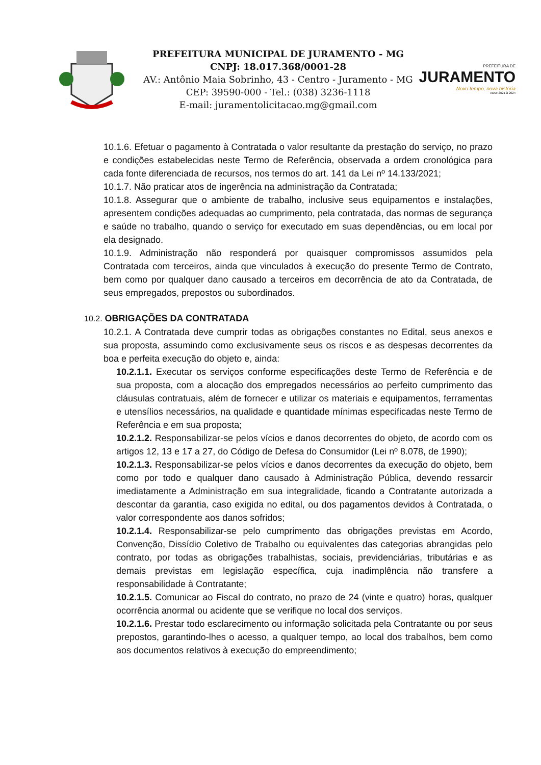PREFEITURA MUNICIPAL DE JURAMENTO - MG
CNPJ: 18.017.368/0001-28
AV.: Antônio Maia Sobrinho, 43 - Centro - Juramento - MG
CEP: 39590-000 - Tel.: (038) 3236-1118
E-mail: juramentolicitacao.mg@gmail.com
PREFEITURA DE
JURAMENTO
Novo tempo, nova história
ADM: 2021 à 2024
10.1.6. Efetuar o pagamento à Contratada o valor resultante da prestação do serviço, no prazo e condições estabelecidas neste Termo de Referência, observada a ordem cronológica para cada fonte diferenciada de recursos, nos termos do art. 141 da Lei nº 14.133/2021;
10.1.7. Não praticar atos de ingerência na administração da Contratada;
10.1.8. Assegurar que o ambiente de trabalho, inclusive seus equipamentos e instalações, apresentem condições adequadas ao cumprimento, pela contratada, das normas de segurança e saúde no trabalho, quando o serviço for executado em suas dependências, ou em local por ela designado.
10.1.9. Administração não responderá por quaisquer compromissos assumidos pela Contratada com terceiros, ainda que vinculados à execução do presente Termo de Contrato, bem como por qualquer dano causado a terceiros em decorrência de ato da Contratada, de seus empregados, prepostos ou subordinados.
10.2. OBRIGAÇÕES DA CONTRATADA
10.2.1. A Contratada deve cumprir todas as obrigações constantes no Edital, seus anexos e sua proposta, assumindo como exclusivamente seus os riscos e as despesas decorrentes da boa e perfeita execução do objeto e, ainda:
10.2.1.1. Executar os serviços conforme especificações deste Termo de Referência e de sua proposta, com a alocação dos empregados necessários ao perfeito cumprimento das cláusulas contratuais, além de fornecer e utilizar os materiais e equipamentos, ferramentas e utensílios necessários, na qualidade e quantidade mínimas especificadas neste Termo de Referência e em sua proposta;
10.2.1.2. Responsabilizar-se pelos vícios e danos decorrentes do objeto, de acordo com os artigos 12, 13 e 17 a 27, do Código de Defesa do Consumidor (Lei nº 8.078, de 1990);
10.2.1.3. Responsabilizar-se pelos vícios e danos decorrentes da execução do objeto, bem como por todo e qualquer dano causado à Administração Pública, devendo ressarcir imediatamente a Administração em sua integralidade, ficando a Contratante autorizada a descontar da garantia, caso exigida no edital, ou dos pagamentos devidos à Contratada, o valor correspondente aos danos sofridos;
10.2.1.4. Responsabilizar-se pelo cumprimento das obrigações previstas em Acordo, Convenção, Dissídio Coletivo de Trabalho ou equivalentes das categorias abrangidas pelo contrato, por todas as obrigações trabalhistas, sociais, previdenciárias, tributárias e as demais previstas em legislação específica, cuja inadimplência não transfere a responsabilidade à Contratante;
10.2.1.5. Comunicar ao Fiscal do contrato, no prazo de 24 (vinte e quatro) horas, qualquer ocorrência anormal ou acidente que se verifique no local dos serviços.
10.2.1.6. Prestar todo esclarecimento ou informação solicitada pela Contratante ou por seus prepostos, garantindo-lhes o acesso, a qualquer tempo, ao local dos trabalhos, bem como aos documentos relativos à execução do empreendimento;